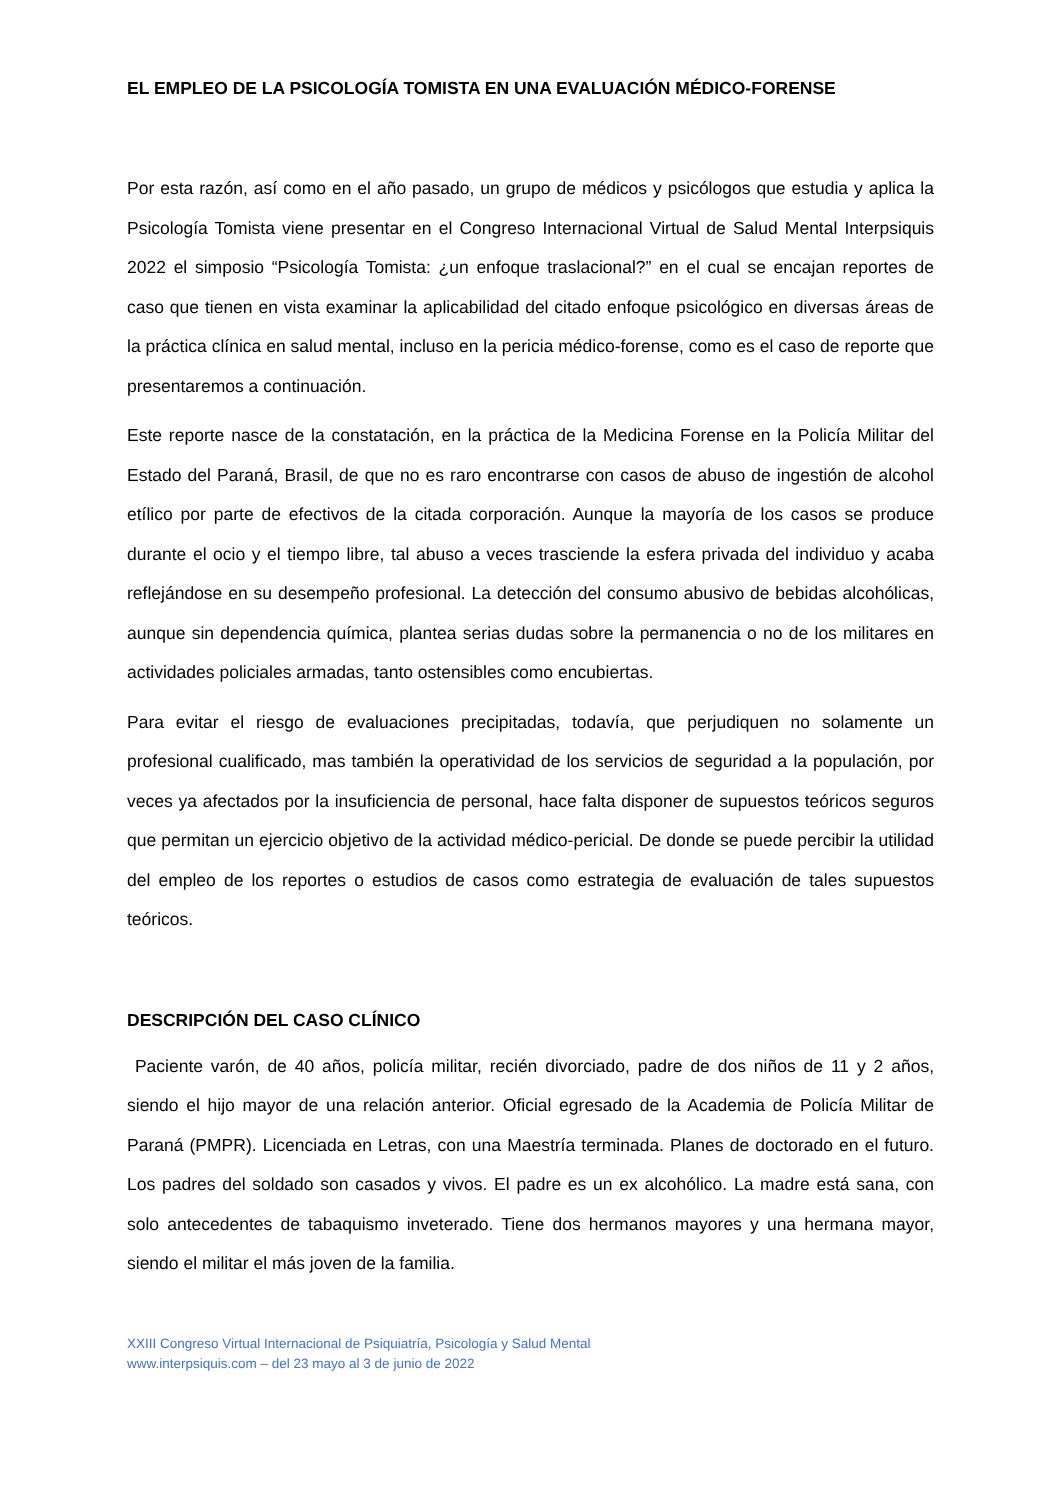EL EMPLEO DE LA PSICOLOGÍA TOMISTA EN UNA EVALUACIÓN MÉDICO-FORENSE
Por esta razón, así como en el año pasado, un grupo de médicos y psicólogos que estudia y aplica la Psicología Tomista viene presentar en el Congreso Internacional Virtual de Salud Mental Interpsiquis 2022 el simposio “Psicología Tomista: ¿un enfoque traslacional?” en el cual se encajan reportes de caso que tienen en vista examinar la aplicabilidad del citado enfoque psicológico en diversas áreas de la práctica clínica en salud mental, incluso en la pericia médico-forense, como es el caso de reporte que presentaremos a continuación.
Este reporte nasce de la constatación, en la práctica de la Medicina Forense en la Policía Militar del Estado del Paraná, Brasil, de que no es raro encontrarse con casos de abuso de ingestión de alcohol etílico por parte de efectivos de la citada corporación. Aunque la mayoría de los casos se produce durante el ocio y el tiempo libre, tal abuso a veces trasciende la esfera privada del individuo y acaba reflejándose en su desempeño profesional. La detección del consumo abusivo de bebidas alcohólicas, aunque sin dependencia química, plantea serias dudas sobre la permanencia o no de los militares en actividades policiales armadas, tanto ostensibles como encubiertas.
Para evitar el riesgo de evaluaciones precipitadas, todavía, que perjudiquen no solamente un profesional cualificado, mas también la operatividad de los servicios de seguridad a la populación, por veces ya afectados por la insuficiencia de personal, hace falta disponer de supuestos teóricos seguros que permitan un ejercicio objetivo de la actividad médico-pericial. De donde se puede percibir la utilidad del empleo de los reportes o estudios de casos como estrategia de evaluación de tales supuestos teóricos.
DESCRIPCIÓN DEL CASO CLÍNICO
Paciente varón, de 40 años, policía militar, recién divorciado, padre de dos niños de 11 y 2 años, siendo el hijo mayor de una relación anterior. Oficial egresado de la Academia de Policía Militar de Paraná (PMPR). Licenciada en Letras, con una Maestría terminada. Planes de doctorado en el futuro. Los padres del soldado son casados y vivos. El padre es un ex alcohólico. La madre está sana, con solo antecedentes de tabaquismo inveterado. Tiene dos hermanos mayores y una hermana mayor, siendo el militar el más joven de la familia.
XXIII Congreso Virtual Internacional de Psiquiatría, Psicología y Salud Mental
www.interpsiquis.com – del 23 mayo al 3 de junio de 2022